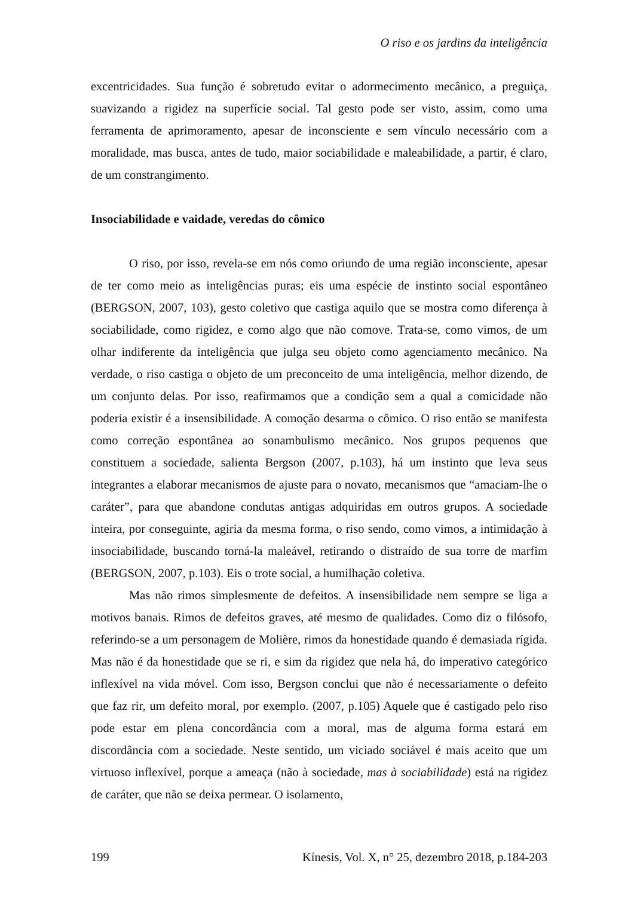O riso e os jardins da inteligência
excentricidades. Sua função é sobretudo evitar o adormecimento mecânico, a preguiça, suavizando a rigidez na superfície social. Tal gesto pode ser visto, assim, como uma ferramenta de aprimoramento, apesar de inconsciente e sem vínculo necessário com a moralidade, mas busca, antes de tudo, maior sociabilidade e maleabilidade, a partir, é claro, de um constrangimento.
Insociabilidade e vaidade, veredas do cômico
O riso, por isso, revela-se em nós como oriundo de uma região inconsciente, apesar de ter como meio as inteligências puras; eis uma espécie de instinto social espontâneo (BERGSON, 2007, 103), gesto coletivo que castiga aquilo que se mostra como diferença à sociabilidade, como rigidez, e como algo que não comove. Trata-se, como vimos, de um olhar indiferente da inteligência que julga seu objeto como agenciamento mecânico. Na verdade, o riso castiga o objeto de um preconceito de uma inteligência, melhor dizendo, de um conjunto delas. Por isso, reafirmamos que a condição sem a qual a comicidade não poderia existir é a insensibilidade. A comoção desarma o cômico. O riso então se manifesta como correção espontânea ao sonambulismo mecânico. Nos grupos pequenos que constituem a sociedade, salienta Bergson (2007, p.103), há um instinto que leva seus integrantes a elaborar mecanismos de ajuste para o novato, mecanismos que “amaciam-lhe o caráter”, para que abandone condutas antigas adquiridas em outros grupos. A sociedade inteira, por conseguinte, agiria da mesma forma, o riso sendo, como vimos, a intimidação à insociabilidade, buscando torná-la maleável, retirando o distraído de sua torre de marfim (BERGSON, 2007, p.103). Eis o trote social, a humilhação coletiva.
Mas não rimos simplesmente de defeitos. A insensibilidade nem sempre se liga a motivos banais. Rimos de defeitos graves, até mesmo de qualidades. Como diz o filósofo, referindo-se a um personagem de Molière, rimos da honestidade quando é demasiada rígida. Mas não é da honestidade que se ri, e sim da rigidez que nela há, do imperativo categórico inflexível na vida móvel. Com isso, Bergson conclui que não é necessariamente o defeito que faz rir, um defeito moral, por exemplo. (2007, p.105) Aquele que é castigado pelo riso pode estar em plena concordância com a moral, mas de alguma forma estará em discordância com a sociedade. Neste sentido, um viciado sociável é mais aceito que um virtuoso inflexível, porque a ameaça (não à sociedade, mas à sociabilidade) está na rigidez de caráter, que não se deixa permear. O isolamento,
199 Kínesis, Vol. X, n° 25, dezembro 2018, p.184-203